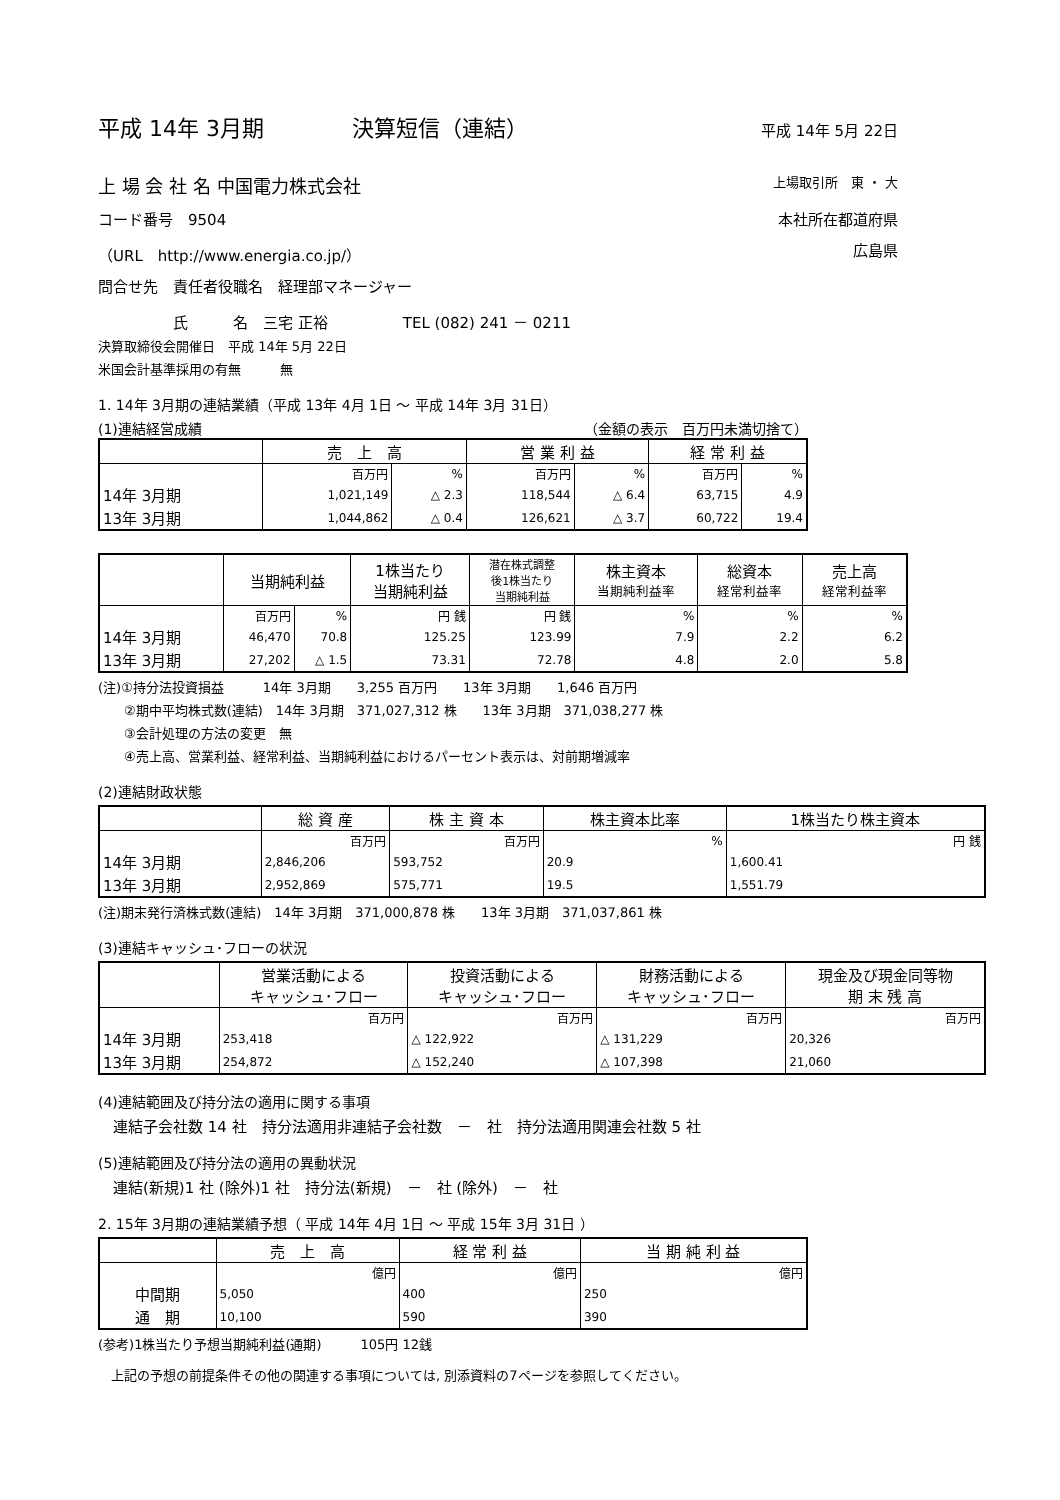平成 14年 3月期　　　　決算短信（連結） 平成 14年 5月 22日
上 場 会 社 名 中国電力株式会社 上場取引所　東 ・ 大
コード番号　9504 本社所在都道府県
（URL　http://www.energia.co.jp/） 広島県
問合せ先　責任者役職名　経理部マネージャー
　　　　　氏　　　名　三宅 正裕　　　　　TEL (082) 241 － 0211
決算取締役会開催日　平成 14年 5月 22日
米国会計基準採用の有無　　　無
1. 14年 3月期の連結業績（平成 13年 4月 1日 ～ 平成 14年 3月 31日）
(1)連結経営成績 （金額の表示　百万円未満切捨て）
| | 売 上 高 | | 営 業 利 益 | | 経 常 利 益 | |
| --- | --- | --- | --- | --- | --- | --- |
| | 百万円 | % | 百万円 | % | 百万円 | % |
| 14年 3月期 | 1,021,149 | △ 2.3 | 118,544 | △ 6.4 | 63,715 | 4.9 |
| 13年 3月期 | 1,044,862 | △ 0.4 | 126,621 | △ 3.7 | 60,722 | 19.4 |
| | 当期純利益 | | 1株当たり 当期純利益 | 潜在株式調整 後1株当たり 当期純利益 | 株主資本 当期純利益率 | 総資本 経常利益率 | 売上高 経常利益率 |
| --- | --- | --- | --- | --- | --- | --- | --- |
| | 百万円 | % | 円 銭 | 円 銭 | % | % | % |
| 14年 3月期 | 46,470 | 70.8 | 125.25 | 123.99 | 7.9 | 2.2 | 6.2 |
| 13年 3月期 | 27,202 | △ 1.5 | 73.31 | 72.78 | 4.8 | 2.0 | 5.8 |
(注)①持分法投資損益　　　14年 3月期　　3,255 百万円　　13年 3月期　　1,646 百万円
　　②期中平均株式数(連結)　14年 3月期　371,027,312 株　　13年 3月期　371,038,277 株
　　③会計処理の方法の変更　無
　　④売上高、営業利益、経常利益、当期純利益におけるパーセント表示は、対前期増減率
(2)連結財政状態
| | 総 資 産 | 株 主 資 本 | 株主資本比率 | 1株当たり株主資本 |
| --- | --- | --- | --- | --- |
| | 百万円 | 百万円 | % | 円 銭 |
| 14年 3月期 | 2,846,206 | 593,752 | 20.9 | 1,600.41 |
| 13年 3月期 | 2,952,869 | 575,771 | 19.5 | 1,551.79 |
(注)期末発行済株式数(連結)　14年 3月期　371,000,878 株　　13年 3月期　371,037,861 株
(3)連結キャッシュ･フローの状況
| | 営業活動による キャッシュ･フロー | 投資活動による キャッシュ･フロー | 財務活動による キャッシュ･フロー | 現金及び現金同等物 期 末 残 高 |
| --- | --- | --- | --- | --- |
| | 百万円 | 百万円 | 百万円 | 百万円 |
| 14年 3月期 | 253,418 | △ 122,922 | △ 131,229 | 20,326 |
| 13年 3月期 | 254,872 | △ 152,240 | △ 107,398 | 21,060 |
(4)連結範囲及び持分法の適用に関する事項
　連結子会社数 14 社　持分法適用非連結子会社数　－　社　持分法適用関連会社数 5 社
(5)連結範囲及び持分法の適用の異動状況
　連結(新規)1 社 (除外)1 社　持分法(新規)　－　社 (除外)　－　社
2. 15年 3月期の連結業績予想（ 平成 14年 4月 1日 ～ 平成 15年 3月 31日 ）
| | 売 上 高 | 経 常 利 益 | 当 期 純 利 益 |
| --- | --- | --- | --- |
| | 億円 | 億円 | 億円 |
| 中間期 | 5,050 | 400 | 250 |
| 通 期 | 10,100 | 590 | 390 |
(参考)1株当たり予想当期純利益(通期)　　　105円 12銭
　上記の予想の前提条件その他の関連する事項については, 別添資料の7ページを参照してください。